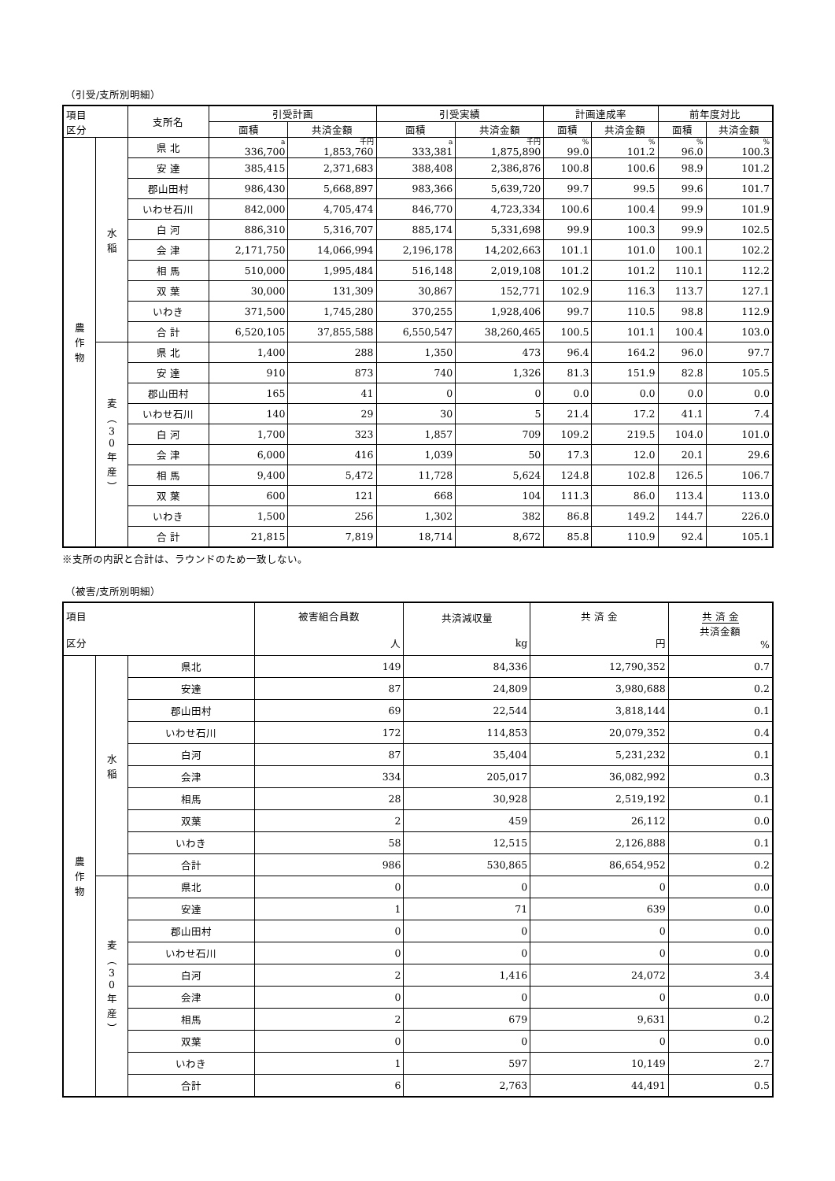（引受/支所別明細）
| 項目 区分 | | 支所名 | 引受計画 | | 引受実績 | | 計画達成率 | | 前年度対比 | |
| --- | --- | --- | --- | --- | --- | --- | --- | --- | --- | --- |
| | | | 面積 | 共済金額 | 面積 | 共済金額 | 面積 | 共済金額 | 面積 | 共済金額 |
| 農 作 物 | 水 稲 | 県 北 | a 336,700 | 千円 1,853,760 | a 333,381 | 千円 1,875,890 | % 99.0 | % 101.2 | % 96.0 | % 100.3 |
| | | 安 達 | 385,415 | 2,371,683 | 388,408 | 2,386,876 | 100.8 | 100.6 | 98.9 | 101.2 |
| | | 郡山田村 | 986,430 | 5,668,897 | 983,366 | 5,639,720 | 99.7 | 99.5 | 99.6 | 101.7 |
| | | いわせ石川 | 842,000 | 4,705,474 | 846,770 | 4,723,334 | 100.6 | 100.4 | 99.9 | 101.9 |
| | | 白 河 | 886,310 | 5,316,707 | 885,174 | 5,331,698 | 99.9 | 100.3 | 99.9 | 102.5 |
| | | 会 津 | 2,171,750 | 14,066,994 | 2,196,178 | 14,202,663 | 101.1 | 101.0 | 100.1 | 102.2 |
| | | 相 馬 | 510,000 | 1,995,484 | 516,148 | 2,019,108 | 101.2 | 101.2 | 110.1 | 112.2 |
| | | 双 葉 | 30,000 | 131,309 | 30,867 | 152,771 | 102.9 | 116.3 | 113.7 | 127.1 |
| | | いわき | 371,500 | 1,745,280 | 370,255 | 1,928,406 | 99.7 | 110.5 | 98.8 | 112.9 |
| | | 合 計 | 6,520,105 | 37,855,588 | 6,550,547 | 38,260,465 | 100.5 | 101.1 | 100.4 | 103.0 |
| | 麦 ︵ 3 0 年 産 ︶ | 県 北 | 1,400 | 288 | 1,350 | 473 | 96.4 | 164.2 | 96.0 | 97.7 |
| | | 安 達 | 910 | 873 | 740 | 1,326 | 81.3 | 151.9 | 82.8 | 105.5 |
| | | 郡山田村 | 165 | 41 | 0 | 0 | 0.0 | 0.0 | 0.0 | 0.0 |
| | | いわせ石川 | 140 | 29 | 30 | 5 | 21.4 | 17.2 | 41.1 | 7.4 |
| | | 白 河 | 1,700 | 323 | 1,857 | 709 | 109.2 | 219.5 | 104.0 | 101.0 |
| | | 会 津 | 6,000 | 416 | 1,039 | 50 | 17.3 | 12.0 | 20.1 | 29.6 |
| | | 相 馬 | 9,400 | 5,472 | 11,728 | 5,624 | 124.8 | 102.8 | 126.5 | 106.7 |
| | | 双 葉 | 600 | 121 | 668 | 104 | 111.3 | 86.0 | 113.4 | 113.0 |
| | | いわき | 1,500 | 256 | 1,302 | 382 | 86.8 | 149.2 | 144.7 | 226.0 |
| | | 合 計 | 21,815 | 7,819 | 18,714 | 8,672 | 85.8 | 110.9 | 92.4 | 105.1 |
※支所の内訳と合計は、ラウンドのため一致しない。
（被害/支所別明細）
| 項目 区分 | | | 被害組合員数 人 | 共済減収量 kg | 共 済 金 円 | 共 済 金 共済金額 % |
| --- | --- | --- | --- | --- | --- | --- |
| 農 作 物 | 水 稲 | 県北 | 149 | 84,336 | 12,790,352 | 0.7 |
| | | 安達 | 87 | 24,809 | 3,980,688 | 0.2 |
| | | 郡山田村 | 69 | 22,544 | 3,818,144 | 0.1 |
| | | いわせ石川 | 172 | 114,853 | 20,079,352 | 0.4 |
| | | 白河 | 87 | 35,404 | 5,231,232 | 0.1 |
| | | 会津 | 334 | 205,017 | 36,082,992 | 0.3 |
| | | 相馬 | 28 | 30,928 | 2,519,192 | 0.1 |
| | | 双葉 | 2 | 459 | 26,112 | 0.0 |
| | | いわき | 58 | 12,515 | 2,126,888 | 0.1 |
| | | 合計 | 986 | 530,865 | 86,654,952 | 0.2 |
| | 麦 ︵ 3 0 年 産 ︶ | 県北 | 0 | 0 | 0 | 0.0 |
| | | 安達 | 1 | 71 | 639 | 0.0 |
| | | 郡山田村 | 0 | 0 | 0 | 0.0 |
| | | いわせ石川 | 0 | 0 | 0 | 0.0 |
| | | 白河 | 2 | 1,416 | 24,072 | 3.4 |
| | | 会津 | 0 | 0 | 0 | 0.0 |
| | | 相馬 | 2 | 679 | 9,631 | 0.2 |
| | | 双葉 | 0 | 0 | 0 | 0.0 |
| | | いわき | 1 | 597 | 10,149 | 2.7 |
| | | 合計 | 6 | 2,763 | 44,491 | 0.5 |